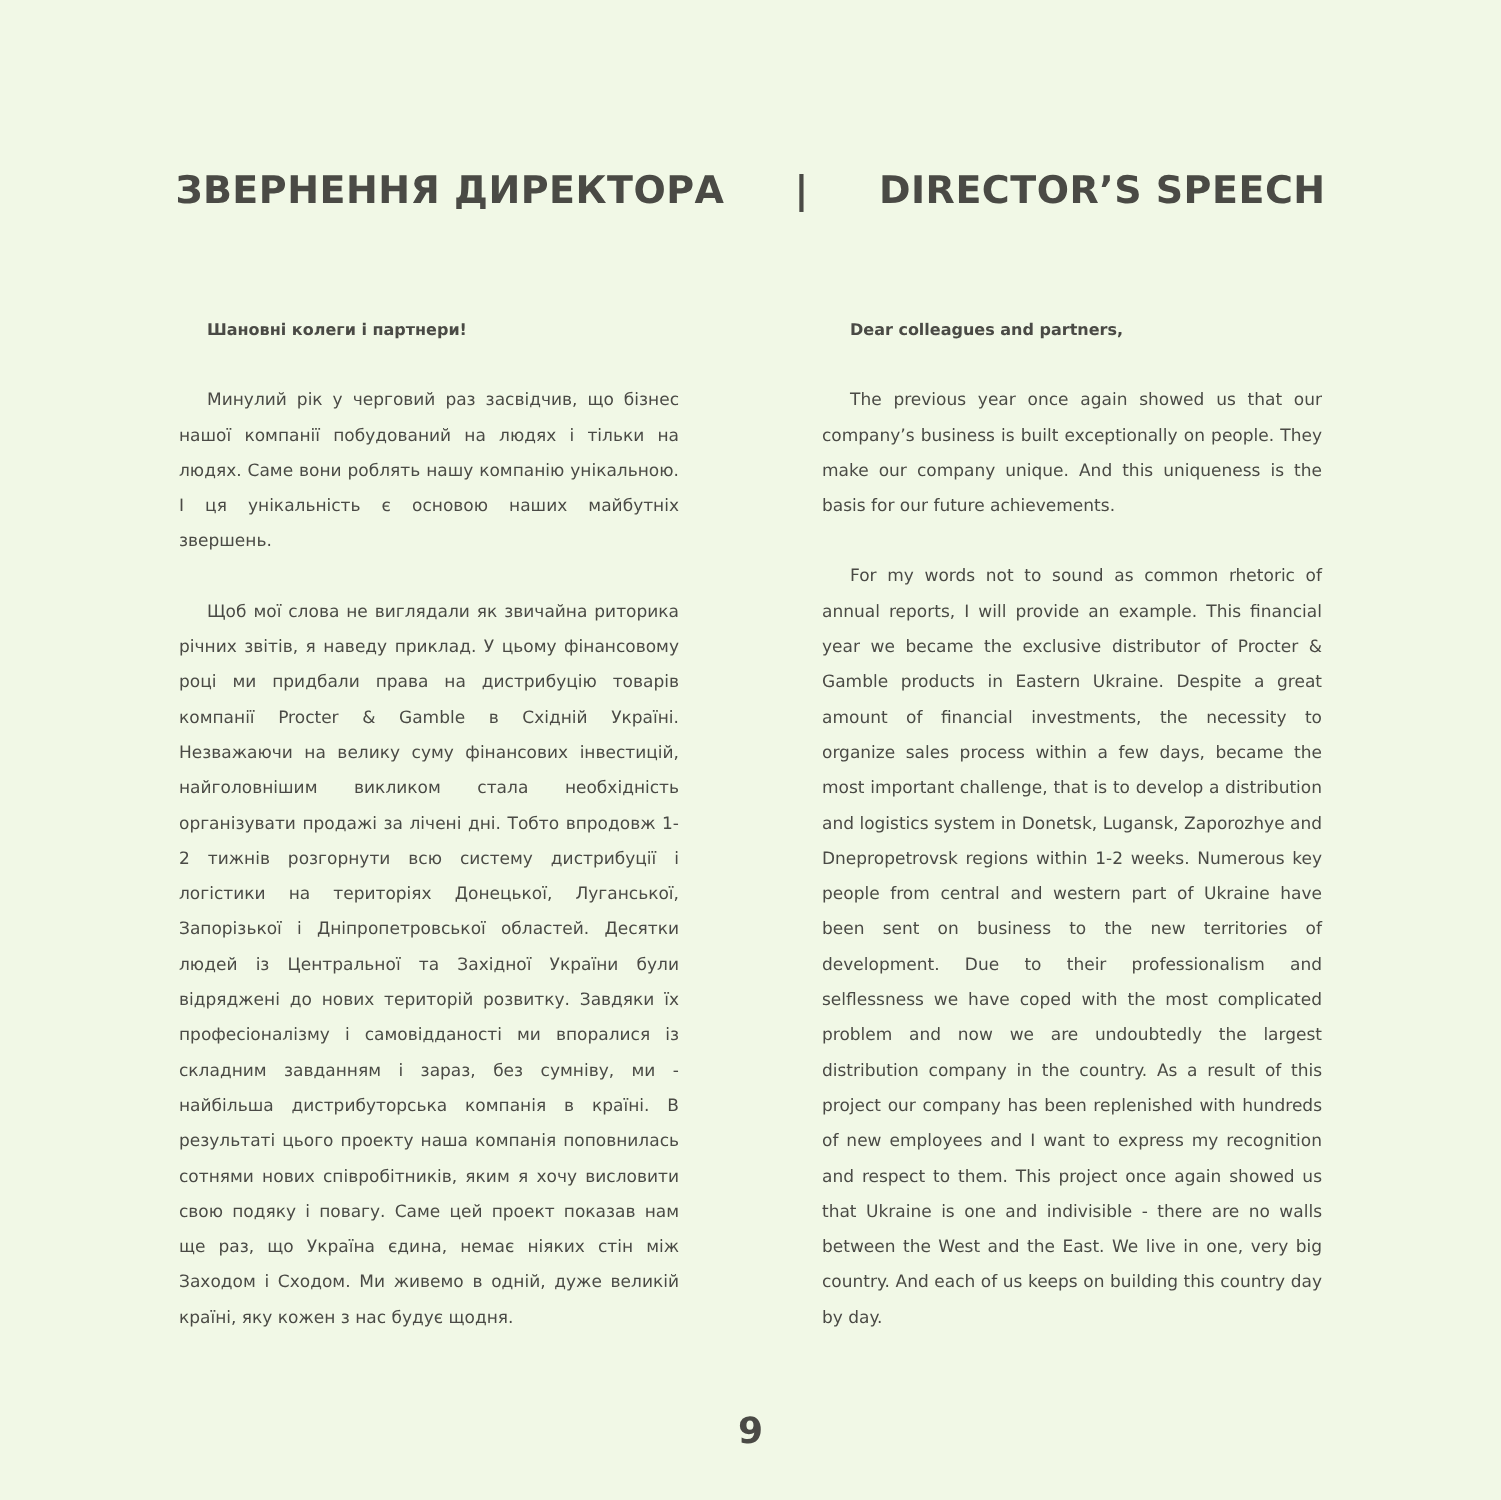ЗВЕРНЕННЯ ДИРЕКТОРА | DIRECTOR’S SPEECH
Шановні колеги і партнери!
Минулий рік у черговий раз засвідчив, що бізнес нашої компанії побудований на людях і тільки на людях. Саме вони роблять нашу компанію унікальною. І ця унікальність є основою наших майбутніх звершень.
Щоб мої слова не виглядали як звичайна риторика річних звітів, я наведу приклад. У цьому фінансовому році ми придбали права на дистрибуцію товарів компанії Procter & Gamble в Східній Україні. Незважаючи на велику суму фінансових інвестицій, найголовнішим викликом стала необхідність організувати продажі за лічені дні. Тобто впродовж 1-2 тижнів розгорнути всю систему дистрибуції і логістики на територіях Донецької, Луганської, Запорізької і Дніпропетровської областей. Десятки людей із Центральної та Західної України були відряджені до нових територій розвитку. Завдяки їх професіоналізму і самовідданості ми впоралися із складним завданням і зараз, без сумніву, ми - найбільша дистрибуторська компанія в країні. В результаті цього проекту наша компанія поповнилась сотнями нових співробітників, яким я хочу висловити свою подяку і повагу. Саме цей проект показав нам ще раз, що Україна єдина, немає ніяких стін між Заходом і Сходом. Ми живемо в одній, дуже великій країні, яку кожен з нас будує щодня.
Dear colleagues and partners,
The previous year once again showed us that our company’s business is built exceptionally on people. They make our company unique. And this uniqueness is the basis for our future achievements.
For my words not to sound as common rhetoric of annual reports, I will provide an example. This financial year we became the exclusive distributor of Procter & Gamble products in Eastern Ukraine. Despite a great amount of financial investments, the necessity to organize sales process within a few days, became the most important challenge, that is to develop a distribution and logistics system in Donetsk, Lugansk, Zaporozhye and Dnepropetrovsk regions within 1-2 weeks. Numerous key people from central and western part of Ukraine have been sent on business to the new territories of development. Due to their professionalism and selflessness we have coped with the most complicated problem and now we are undoubtedly the largest distribution company in the country. As a result of this project our company has been replenished with hundreds of new employees and I want to express my recognition and respect to them. This project once again showed us that Ukraine is one and indivisible - there are no walls between the West and the East. We live in one, very big country. And each of us keeps on building this country day by day.
9